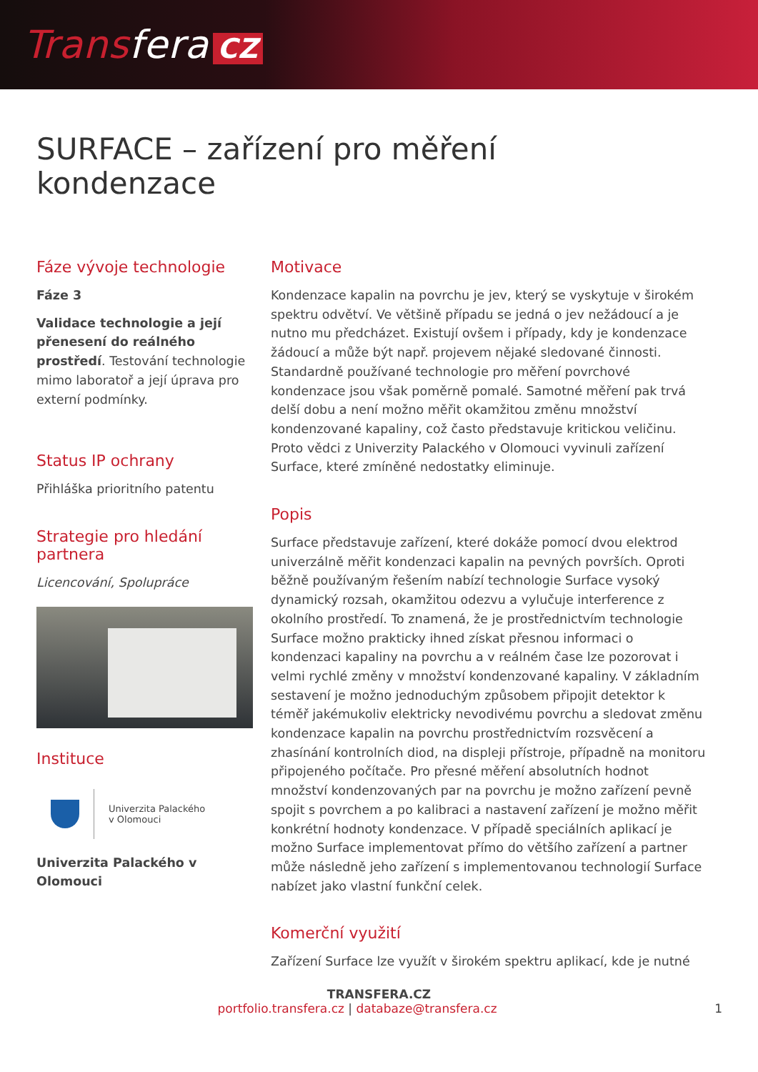Transfera CZ
SURFACE – zařízení pro měření
kondenzace
Fáze vývoje technologie
Fáze 3
Validace technologie a její přenesení do reálného prostředí. Testování technologie mimo laboratoř a její úprava pro externí podmínky.
Status IP ochrany
Přihláška prioritního patentu
Strategie pro hledání partnera
Licencování, Spolupráce
Instituce
Univerzita Palackého
v Olomouci
Univerzita Palackého v Olomouci
Motivace
Kondenzace kapalin na povrchu je jev, který se vyskytuje v širokém spektru odvětví. Ve většině případu se jedná o jev nežádoucí a je nutno mu předcházet. Existují ovšem i případy, kdy je kondenzace žádoucí a může být např. projevem nějaké sledované činnosti. Standardně používané technologie pro měření povrchové kondenzace jsou však poměrně pomalé. Samotné měření pak trvá delší dobu a není možno měřit okamžitou změnu množství kondenzované kapaliny, což často představuje kritickou veličinu. Proto vědci z Univerzity Palackého v Olomouci vyvinuli zařízení Surface, které zmíněné nedostatky eliminuje.
Popis
Surface představuje zařízení, které dokáže pomocí dvou elektrod univerzálně měřit kondenzaci kapalin na pevných površích. Oproti běžně používaným řešením nabízí technologie Surface vysoký dynamický rozsah, okamžitou odezvu a vylučuje interference z okolního prostředí. To znamená, že je prostřednictvím technologie Surface možno prakticky ihned získat přesnou informaci o kondenzaci kapaliny na povrchu a v reálném čase lze pozorovat i velmi rychlé změny v množství kondenzované kapaliny. V základním sestavení je možno jednoduchým způsobem připojit detektor k téměř jakémukoliv elektricky nevodivému povrchu a sledovat změnu kondenzace kapalin na povrchu prostřednictvím rozsvěcení a zhasínání kontrolních diod, na displeji přístroje, případně na monitoru připojeného počítače. Pro přesné měření absolutních hodnot množství kondenzovaných par na povrchu je možno zařízení pevně spojit s povrchem a po kalibraci a nastavení zařízení je možno měřit konkrétní hodnoty kondenzace. V případě speciálních aplikací je možno Surface implementovat přímo do většího zařízení a partner může následně jeho zařízení s implementovanou technologií Surface nabízet jako vlastní funkční celek.
Komerční využití
Zařízení Surface lze využít v širokém spektru aplikací, kde je nutné
TRANSFERA.CZ
portfolio.transfera.cz | databaze@transfera.cz 1